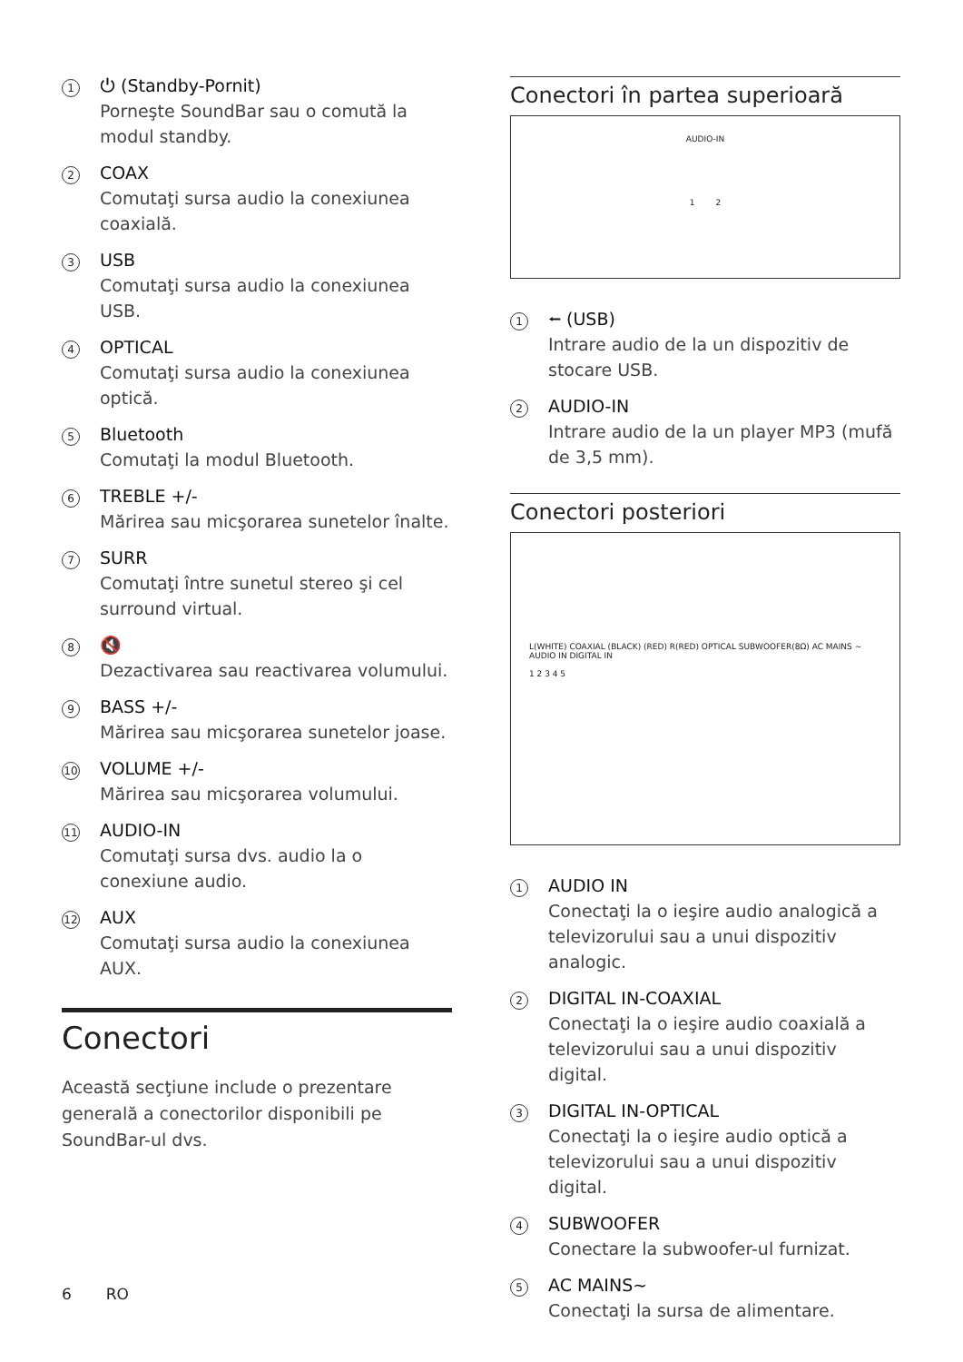1
⏻ (Standby-Pornit)
Porneşte SoundBar sau o comută la modul standby.
2
COAX
Comutaţi sursa audio la conexiunea coaxială.
3
USB
Comutaţi sursa audio la conexiunea USB.
4
OPTICAL
Comutaţi sursa audio la conexiunea optică.
5
Bluetooth
Comutaţi la modul Bluetooth.
6
TREBLE +/-
Mărirea sau micşorarea sunetelor înalte.
7
SURR
Comutaţi între sunetul stereo şi cel surround virtual.
8
🔇
Dezactivarea sau reactivarea volumului.
9
BASS +/-
Mărirea sau micşorarea sunetelor joase.
10
VOLUME +/-
Mărirea sau micşorarea volumului.
11
AUDIO-IN
Comutaţi sursa dvs. audio la o conexiune audio.
12
AUX
Comutaţi sursa audio la conexiunea AUX.
Conectori
Această secţiune include o prezentare generală a conectorilor disponibili pe SoundBar-ul dvs.
Conectori în partea superioară
AUDIO-IN
1 2
1
⭠ (USB)
Intrare audio de la un dispozitiv de stocare USB.
2
AUDIO-IN
Intrare audio de la un player MP3 (mufă de 3,5 mm).
Conectori posteriori
L(WHITE) COAXIAL (BLACK) (RED) R(RED) OPTICAL SUBWOOFER(8Ω) AC MAINS ~ AUDIO IN DIGITAL IN
1 2 3 4 5
1
AUDIO IN
Conectaţi la o ieşire audio analogică a televizorului sau a unui dispozitiv analogic.
2
DIGITAL IN-COAXIAL
Conectaţi la o ieşire audio coaxială a televizorului sau a unui dispozitiv digital.
3
DIGITAL IN-OPTICAL
Conectaţi la o ieşire audio optică a televizorului sau a unui dispozitiv digital.
4
SUBWOOFER
Conectare la subwoofer-ul furnizat.
5
AC MAINS~
Conectaţi la sursa de alimentare.
6 RO